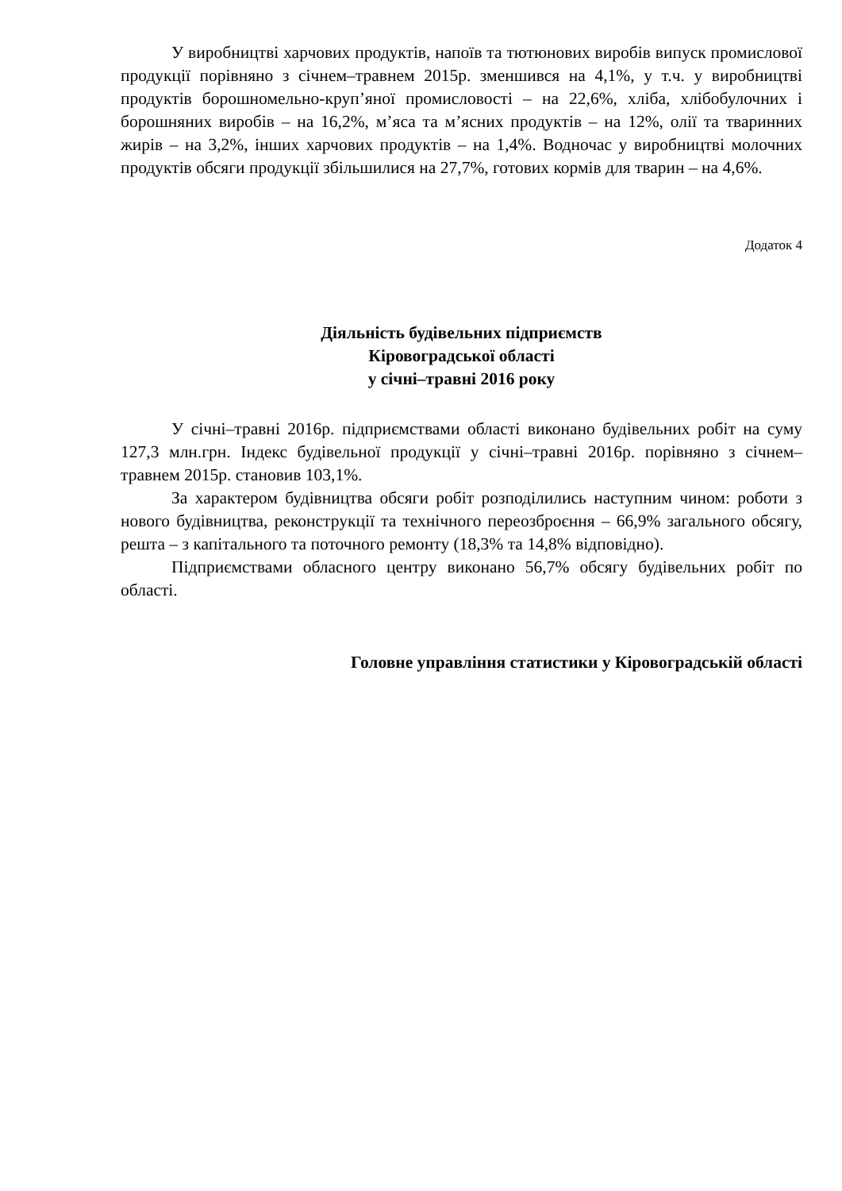У виробництві харчових продуктів, напоїв та тютюнових виробів випуск промислової продукції порівняно з січнем–травнем 2015р. зменшився на 4,1%, у т.ч. у виробництві продуктів борошномельно-круп’яної промисловості – на 22,6%, хліба, хлібобулочних і борошняних виробів – на 16,2%, м’яса та м’ясних продуктів – на 12%, олії та тваринних жирів – на 3,2%, інших харчових продуктів – на 1,4%. Водночас у виробництві молочних продуктів обсяги продукції збільшилися на 27,7%, готових кормів для тварин – на 4,6%.
Додаток 4
Діяльність будівельних підприємств
Кіровоградської області
у січні–травні 2016 року
У січні–травні 2016р. підприємствами області виконано будівельних робіт на суму 127,3 млн.грн. Індекс будівельної продукції у січні–травні 2016р. порівняно з січнем–травнем 2015р. становив 103,1%.
За характером будівництва обсяги робіт розподілились наступним чином: роботи з нового будівництва, реконструкції та технічного переозброєння – 66,9% загального обсягу, решта – з капітального та поточного ремонту (18,3% та 14,8% відповідно).
Підприємствами обласного центру виконано 56,7% обсягу будівельних робіт по області.
Головне управління статистики у Кіровоградській області